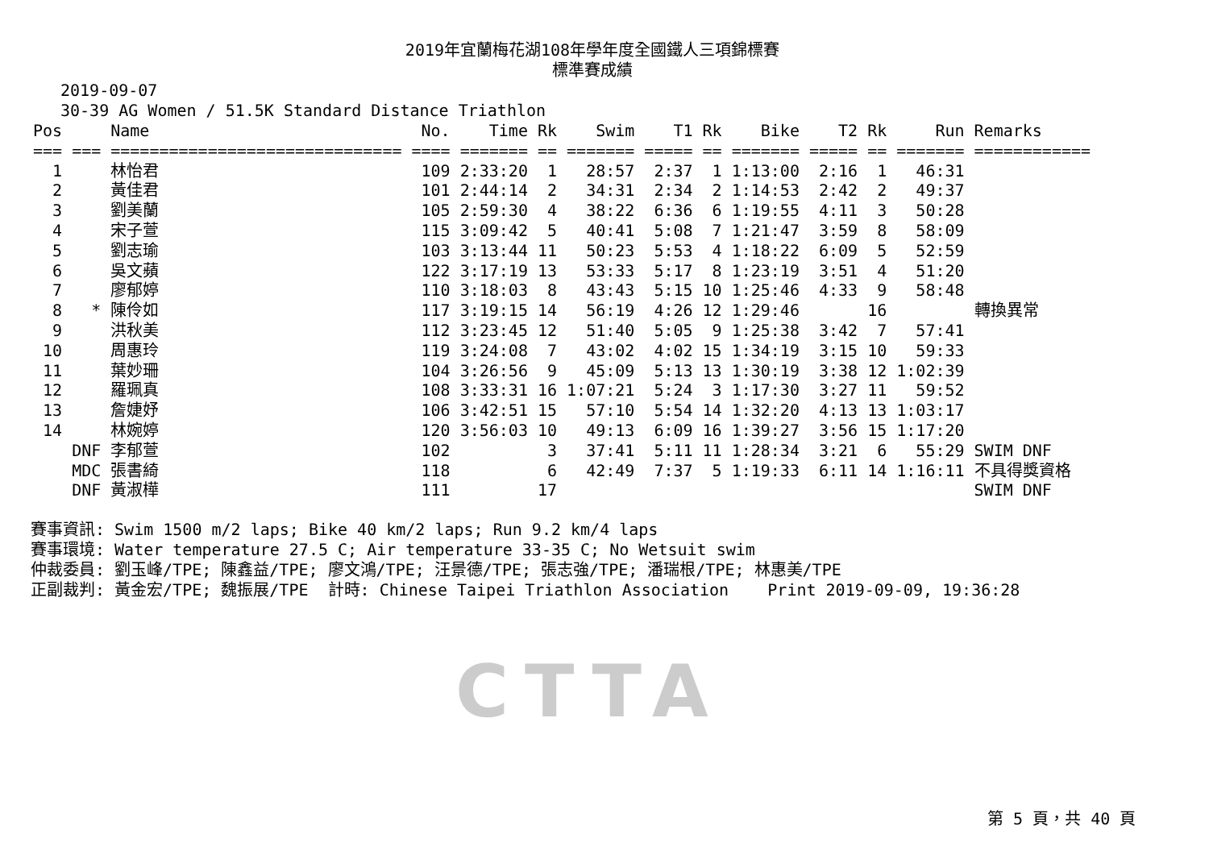2019年宜蘭梅花湖108年學年度全國鐵人三項錦標賽
標準賽成績
2019-09-07
30-39 AG Women / 51.5K Standard Distance Triathlon
| Pos | | Name | No. | Time | Rk | Swim | T1 | Rk | Bike | T2 | Rk | Run | Remarks |
| --- | --- | --- | --- | --- | --- | --- | --- | --- | --- | --- | --- | --- | --- |
| === | === | ============================== | ==== | ======= | == | ======= | ===== | == | ======= | ===== | == | ======= | ============ |
| 1 | | 林怡君 | 109 | 2:33:20 | 1 | 28:57 | 2:37 | 1 | 1:13:00 | 2:16 | 1 | 46:31 | |
| 2 | | 黃佳君 | 101 | 2:44:14 | 2 | 34:31 | 2:34 | 2 | 1:14:53 | 2:42 | 2 | 49:37 | |
| 3 | | 劉美蘭 | 105 | 2:59:30 | 4 | 38:22 | 6:36 | 6 | 1:19:55 | 4:11 | 3 | 50:28 | |
| 4 | | 宋子萱 | 115 | 3:09:42 | 5 | 40:41 | 5:08 | 7 | 1:21:47 | 3:59 | 8 | 58:09 | |
| 5 | | 劉志瑜 | 103 | 3:13:44 | 11 | 50:23 | 5:53 | 4 | 1:18:22 | 6:09 | 5 | 52:59 | |
| 6 | | 吳文蘋 | 122 | 3:17:19 | 13 | 53:33 | 5:17 | 8 | 1:23:19 | 3:51 | 4 | 51:20 | |
| 7 | | 廖郁婷 | 110 | 3:18:03 | 8 | 43:43 | 5:15 | 10 | 1:25:46 | 4:33 | 9 | 58:48 | |
| 8 | * | 陳伶如 | 117 | 3:19:15 | 14 | 56:19 | 4:26 | 12 | 1:29:46 | | 16 | | 轉換異常 |
| 9 | | 洪秋美 | 112 | 3:23:45 | 12 | 51:40 | 5:05 | 9 | 1:25:38 | 3:42 | 7 | 57:41 | |
| 10 | | 周惠玲 | 119 | 3:24:08 | 7 | 43:02 | 4:02 | 15 | 1:34:19 | 3:15 | 10 | 59:33 | |
| 11 | | 葉妙珊 | 104 | 3:26:56 | 9 | 45:09 | 5:13 | 13 | 1:30:19 | 3:38 | 12 | 1:02:39 | |
| 12 | | 羅珮真 | 108 | 3:33:31 | 16 | 1:07:21 | 5:24 | 3 | 1:17:30 | 3:27 | 11 | 59:52 | |
| 13 | | 詹婕妤 | 106 | 3:42:51 | 15 | 57:10 | 5:54 | 14 | 1:32:20 | 4:13 | 13 | 1:03:17 | |
| 14 | | 林婉婷 | 120 | 3:56:03 | 10 | 49:13 | 6:09 | 16 | 1:39:27 | 3:56 | 15 | 1:17:20 | |
| | DNF | 李郁萱 | 102 | | 3 | 37:41 | 5:11 | 11 | 1:28:34 | 3:21 | 6 | 55:29 | SWIM DNF |
| | MDC | 張書綺 | 118 | | 6 | 42:49 | 7:37 | 5 | 1:19:33 | 6:11 | 14 | 1:16:11 | 不具得獎資格 |
| | DNF | 黃淑樺 | 111 | | 17 | | | | | | | | SWIM DNF |
賽事資訊: Swim 1500 m/2 laps; Bike 40 km/2 laps; Run 9.2 km/4 laps 賽事環境: Water temperature 27.5 C; Air temperature 33-35 C; No Wetsuit swim 仲裁委員: 劉玉峰/TPE; 陳鑫益/TPE; 廖文鴻/TPE; 汪景德/TPE; 張志強/TPE; 潘瑞根/TPE; 林惠美/TPE 正副裁判: 黃金宏/TPE; 魏振展/TPE 計時: Chinese Taipei Triathlon Association Print 2019-09-09, 19:36:28
CTTA
第 5 頁，共 40 頁